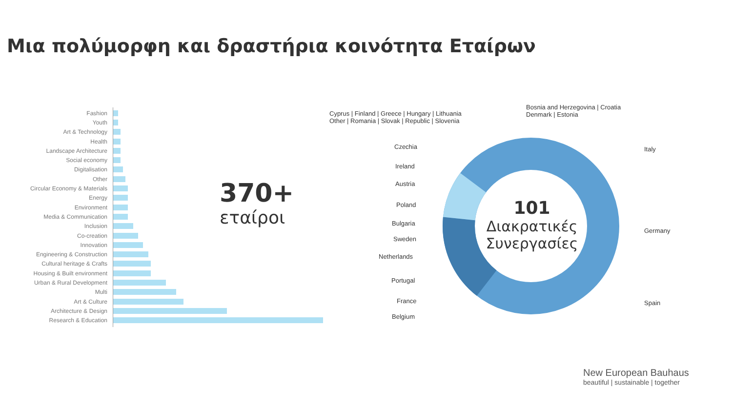Μια πολύμορφη και δραστήρια κοινότητα Εταίρων
Fashion
Youth
Art & Technology
Health
Landscape Architecture
Social economy
Digitalisation
Other
Circular Economy & Materials
Energy
Environment
Media & Communication
Inclusion
Co-creation
Innovation
Engineering & Construction
Cultural heritage & Crafts
Housing & Built environment
Urban & Rural Development
Multi
Art & Culture
Architecture & Design
Research & Education
370+
εταίροι
Italy
Germany
Spain
Czechia
Ireland
Austria
Poland
Bulgaria
Sweden
Netherlands
Portugal
France
Belgium
Cyprus | Finland | Greece | Hungary | Lithuania
Other | Romania | Slovak | Republic | Slovenia
Bosnia and Herzegovina | Croatia
Denmark | Estonia
101
Διακρατικές Συνεργασίες
New European Bauhaus
beautiful | sustainable | together